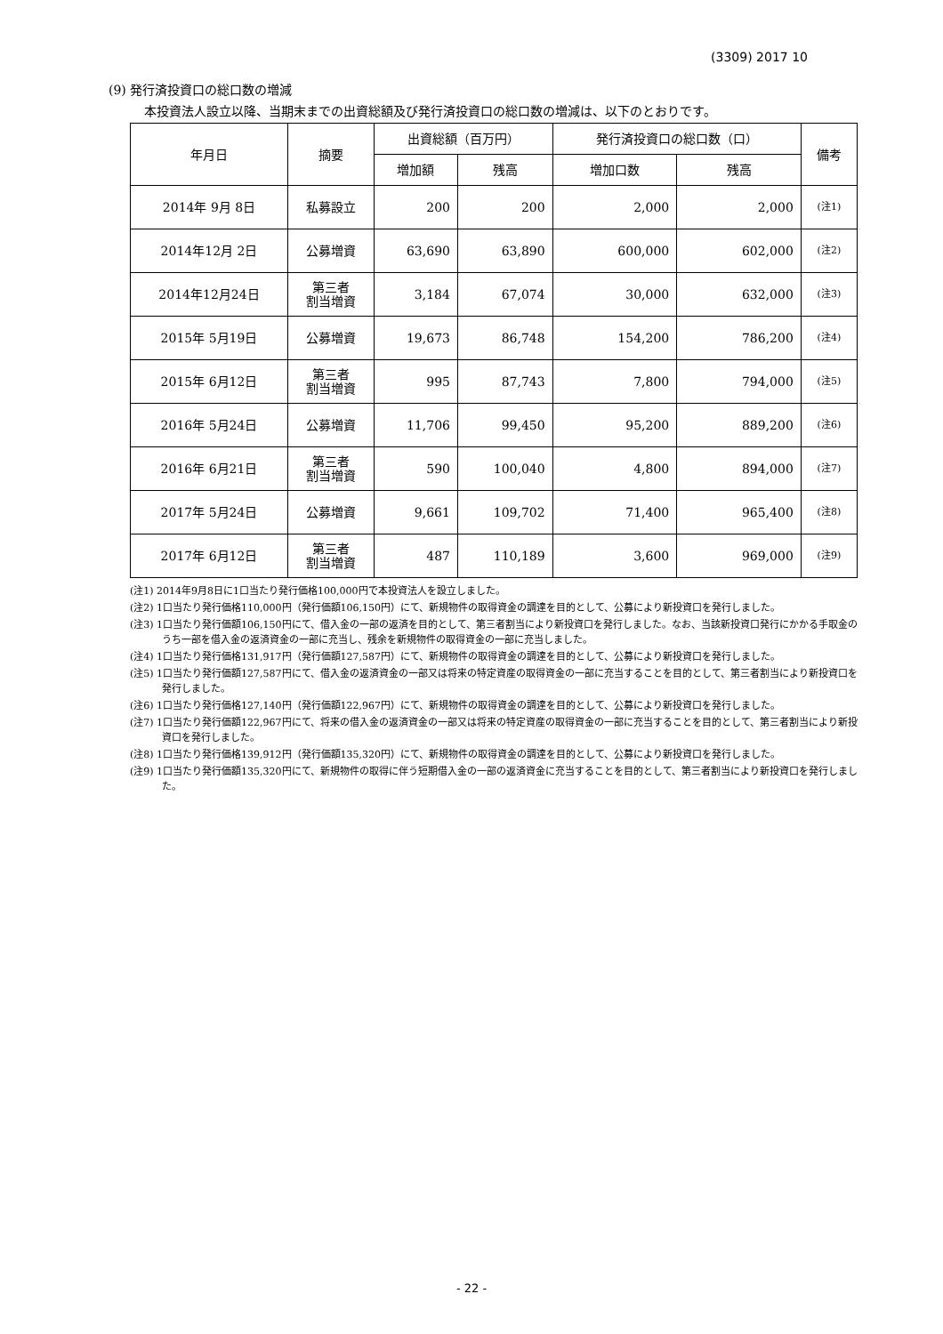(3309) 2017 10
(9) 発行済投資口の総口数の増減
本投資法人設立以降、当期末までの出資総額及び発行済投資口の総口数の増減は、以下のとおりです。
| 年月日 | 摘要 | 出資総額（百万円） | | 発行済投資口の総口数（口） | | 備考 |
| --- | --- | --- | --- | --- | --- | --- |
| | | 増加額 | 残高 | 増加口数 | 残高 | |
| 2014年 9月 8日 | 私募設立 | 200 | 200 | 2,000 | 2,000 | (注1) |
| 2014年12月 2日 | 公募増資 | 63,690 | 63,890 | 600,000 | 602,000 | (注2) |
| 2014年12月24日 | 第三者 割当増資 | 3,184 | 67,074 | 30,000 | 632,000 | (注3) |
| 2015年 5月19日 | 公募増資 | 19,673 | 86,748 | 154,200 | 786,200 | (注4) |
| 2015年 6月12日 | 第三者 割当増資 | 995 | 87,743 | 7,800 | 794,000 | (注5) |
| 2016年 5月24日 | 公募増資 | 11,706 | 99,450 | 95,200 | 889,200 | (注6) |
| 2016年 6月21日 | 第三者 割当増資 | 590 | 100,040 | 4,800 | 894,000 | (注7) |
| 2017年 5月24日 | 公募増資 | 9,661 | 109,702 | 71,400 | 965,400 | (注8) |
| 2017年 6月12日 | 第三者 割当増資 | 487 | 110,189 | 3,600 | 969,000 | (注9) |
(注1) 2014年9月8日に1口当たり発行価格100,000円で本投資法人を設立しました。
(注2) 1口当たり発行価格110,000円（発行価額106,150円）にて、新規物件の取得資金の調達を目的として、公募により新投資口を発行しました。
(注3) 1口当たり発行価額106,150円にて、借入金の一部の返済を目的として、第三者割当により新投資口を発行しました。なお、当該新投資口発行にかかる手取金のうち一部を借入金の返済資金の一部に充当し、残余を新規物件の取得資金の一部に充当しました。
(注4) 1口当たり発行価格131,917円（発行価額127,587円）にて、新規物件の取得資金の調達を目的として、公募により新投資口を発行しました。
(注5) 1口当たり発行価額127,587円にて、借入金の返済資金の一部又は将来の特定資産の取得資金の一部に充当することを目的として、第三者割当により新投資口を発行しました。
(注6) 1口当たり発行価格127,140円（発行価額122,967円）にて、新規物件の取得資金の調達を目的として、公募により新投資口を発行しました。
(注7) 1口当たり発行価額122,967円にて、将来の借入金の返済資金の一部又は将来の特定資産の取得資金の一部に充当することを目的として、第三者割当により新投資口を発行しました。
(注8) 1口当たり発行価格139,912円（発行価額135,320円）にて、新規物件の取得資金の調達を目的として、公募により新投資口を発行しました。
(注9) 1口当たり発行価額135,320円にて、新規物件の取得に伴う短期借入金の一部の返済資金に充当することを目的として、第三者割当により新投資口を発行しました。
- 22 -